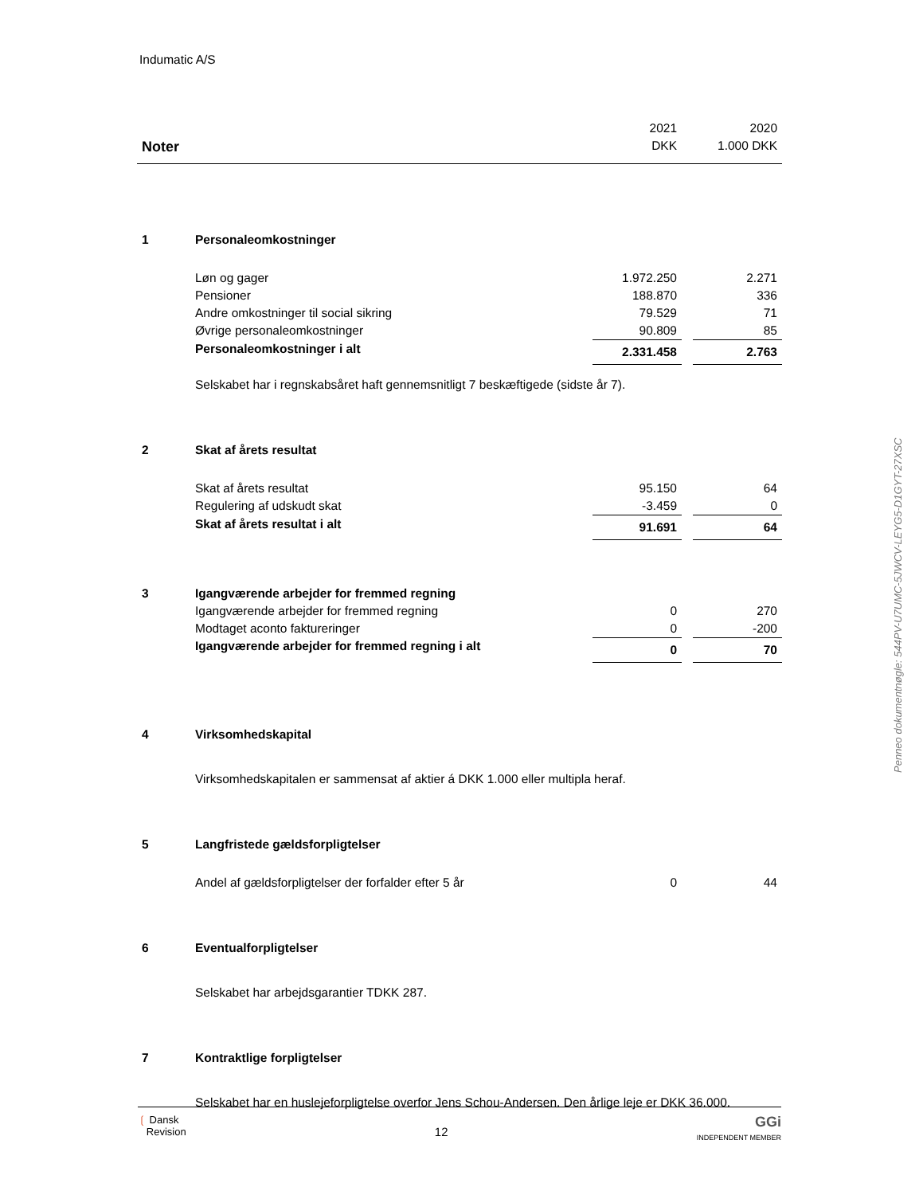Indumatic A/S
| | | 2021 | | 2020 |
| Noter | | DKK | | 1.000 DKK |
| 1 | Personaleomkostninger | | | |
| | Løn og gager | 1.972.250 | | 2.271 |
| | Pensioner | 188.870 | | 336 |
| | Andre omkostninger til social sikring | 79.529 | | 71 |
| | Øvrige personaleomkostninger | 90.809 | | 85 |
| | Personaleomkostninger i alt | 2.331.458 | | 2.763 |
| | Selskabet har i regnskabsåret haft gennemsnitligt 7 beskæftigede (sidste år 7). | | | |
| 2 | Skat af årets resultat | | | |
| | Skat af årets resultat | 95.150 | | 64 |
| | Regulering af udskudt skat | -3.459 | | 0 |
| | Skat af årets resultat i alt | 91.691 | | 64 |
| 3 | Igangværende arbejder for fremmed regning | | | |
| | Igangværende arbejder for fremmed regning | 0 | | 270 |
| | Modtaget aconto faktureringer | 0 | | -200 |
| | Igangværende arbejder for fremmed regning i alt | 0 | | 70 |
| 4 | Virksomhedskapital | | | |
| | Virksomhedskapitalen er sammensat af aktier á DKK 1.000 eller multipla heraf. | | | |
| 5 | Langfristede gældsforpligtelser | | | |
| | Andel af gældsforpligtelser der forfalder efter 5 år | 0 | | 44 |
| 6 | Eventualforpligtelser | | | |
| | Selskabet har arbejdsgarantier TDKK 287. | | | |
| 7 | Kontraktlige forpligtelser | | | |
| | Selskabet har en huslejeforpligtelse overfor Jens Schou-Andersen. Den årlige leje er DKK 36.000. | | | |
Penneo dokumentnøgle: 544PV-U7UMC-5JWCV-LEYG5-D1GYT-27XSC
❲ Dansk
Revision
12
GGi
INDEPENDENT MEMBER